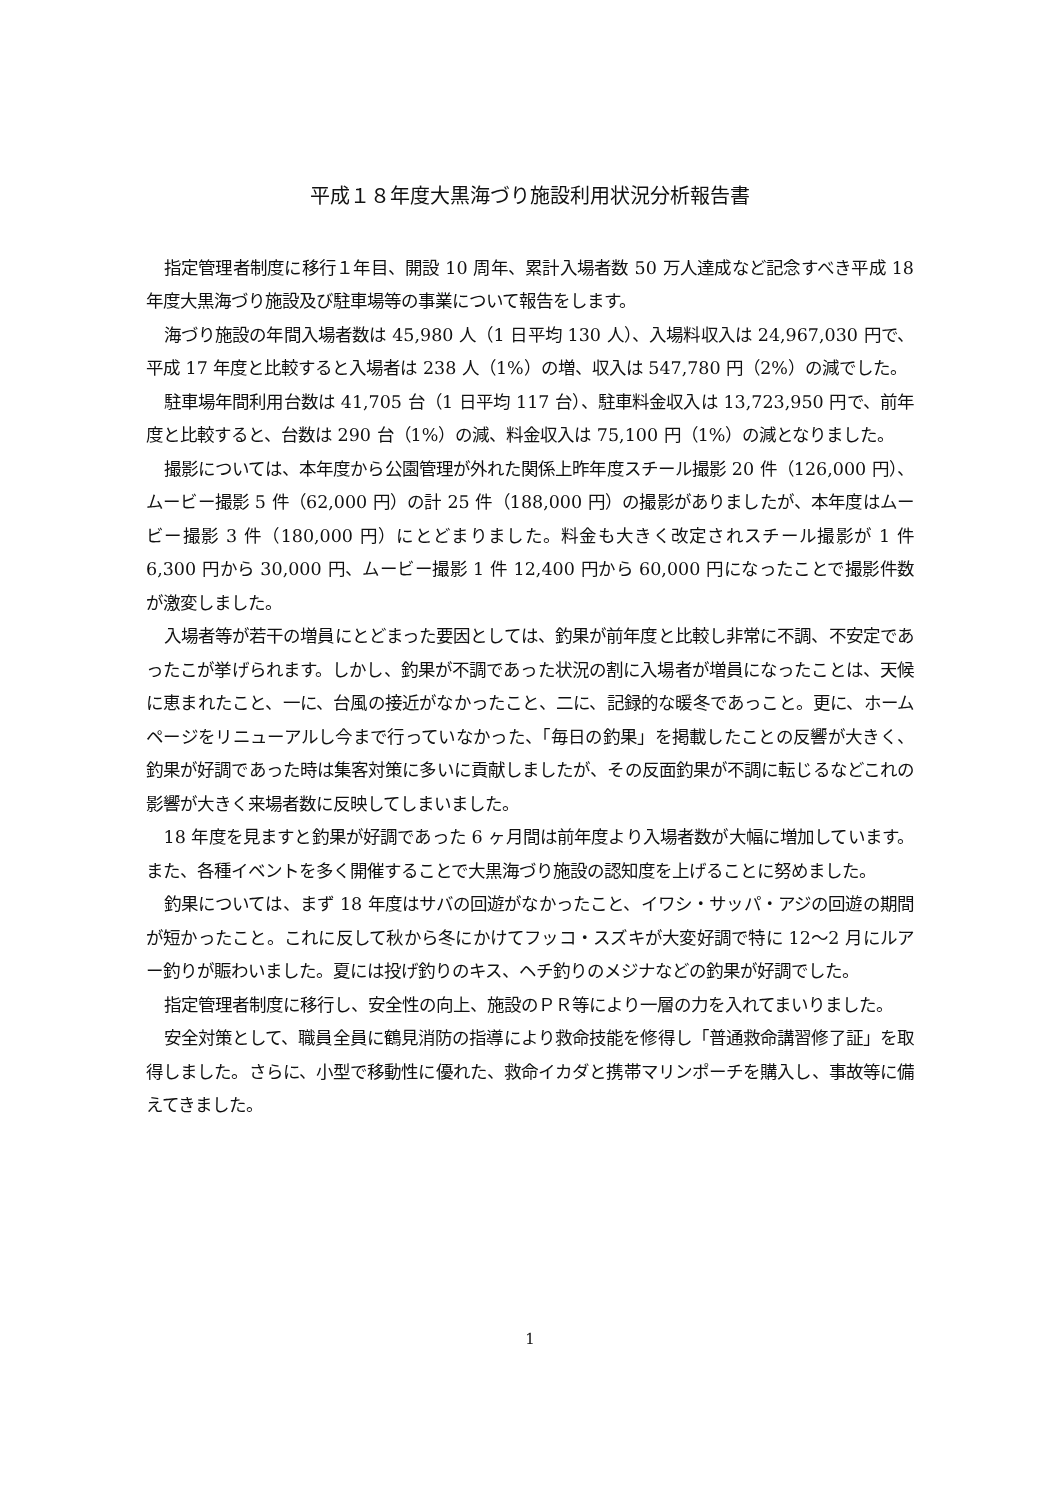平成１８年度大黒海づり施設利用状況分析報告書
指定管理者制度に移行１年目、開設 10 周年、累計入場者数 50 万人達成など記念すべき平成 18 年度大黒海づり施設及び駐車場等の事業について報告をします。
海づり施設の年間入場者数は 45,980 人（1 日平均 130 人）、入場料収入は 24,967,030 円で、平成 17 年度と比較すると入場者は 238 人（1%）の増、収入は 547,780 円（2%）の減でした。
駐車場年間利用台数は 41,705 台（1 日平均 117 台）、駐車料金収入は 13,723,950 円で、前年度と比較すると、台数は 290 台（1%）の減、料金収入は 75,100 円（1%）の減となりました。
撮影については、本年度から公園管理が外れた関係上昨年度スチール撮影 20 件（126,000 円）、ムービー撮影 5 件（62,000 円）の計 25 件（188,000 円）の撮影がありましたが、本年度はムービー撮影 3 件（180,000 円）にとどまりました。料金も大きく改定されスチール撮影が 1 件 6,300 円から 30,000 円、ムービー撮影 1 件 12,400 円から 60,000 円になったことで撮影件数が激変しました。
入場者等が若干の増員にとどまった要因としては、釣果が前年度と比較し非常に不調、不安定であったこが挙げられます。しかし、釣果が不調であった状況の割に入場者が増員になったことは、天候に恵まれたこと、一に、台風の接近がなかったこと、二に、記録的な暖冬であっこと。更に、ホームページをリニューアルし今まで行っていなかった、「毎日の釣果」を掲載したことの反響が大きく、釣果が好調であった時は集客対策に多いに貢献しましたが、その反面釣果が不調に転じるなどこれの影響が大きく来場者数に反映してしまいました。
18 年度を見ますと釣果が好調であった 6 ヶ月間は前年度より入場者数が大幅に増加しています。また、各種イベントを多く開催することで大黒海づり施設の認知度を上げることに努めました。
釣果については、まず 18 年度はサバの回遊がなかったこと、イワシ・サッパ・アジの回遊の期間が短かったこと。これに反して秋から冬にかけてフッコ・スズキが大変好調で特に 12～2 月にルアー釣りが賑わいました。夏には投げ釣りのキス、ヘチ釣りのメジナなどの釣果が好調でした。
指定管理者制度に移行し、安全性の向上、施設のＰＲ等により一層の力を入れてまいりました。
安全対策として、職員全員に鶴見消防の指導により救命技能を修得し「普通救命講習修了証」を取得しました。さらに、小型で移動性に優れた、救命イカダと携帯マリンポーチを購入し、事故等に備えてきました。
1